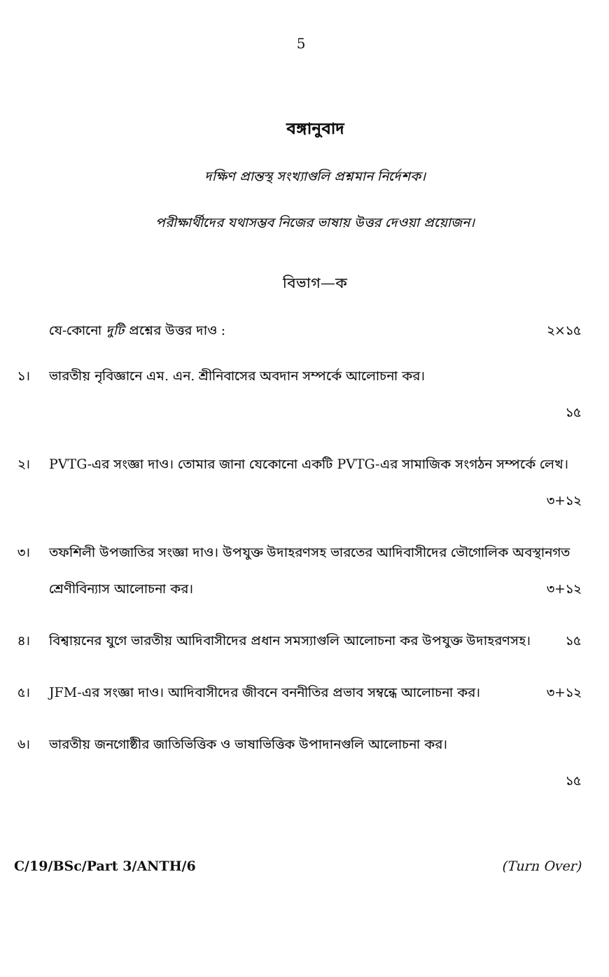5
বঙ্গানুবাদ
দক্ষিণ প্রান্তস্থ সংখ্যাগুলি প্রশ্নমান নির্দেশক।
পরীক্ষার্থীদের যথাসম্ভব নিজের ভাষায় উত্তর দেওয়া প্রয়োজন।
বিভাগ—ক
যে-কোনো দুটি প্রশ্নের উত্তর দাও : ২×১৫
১। ভারতীয় নৃবিজ্ঞানে এম. এন. শ্রীনিবাসের অবদান সম্পর্কে আলোচনা কর।
১৫
২। PVTG-এর সংজ্ঞা দাও। তোমার জানা যেকোনো একটি PVTG-এর সামাজিক সংগঠন সম্পর্কে লেখ। ৩+১২
৩। তফশিলী উপজাতির সংজ্ঞা দাও। উপযুক্ত উদাহরণসহ ভারতের আদিবাসীদের ভৌগোলিক অবস্থানগত শ্রেণীবিন্যাস আলোচনা কর। ৩+১২
৪। বিশ্বায়নের যুগে ভারতীয় আদিবাসীদের প্রধান সমস্যাগুলি আলোচনা কর উপযুক্ত উদাহরণসহ। ১৫
৫। JFM-এর সংজ্ঞা দাও। আদিবাসীদের জীবনে বননীতির প্রভাব সম্বন্ধে আলোচনা কর। ৩+১২
৬। ভারতীয় জনগোষ্ঠীর জাতিভিত্তিক ও ভাষাভিত্তিক উপাদানগুলি আলোচনা কর।
১৫
C/19/BSc/Part 3/ANTH/6 (Turn Over)